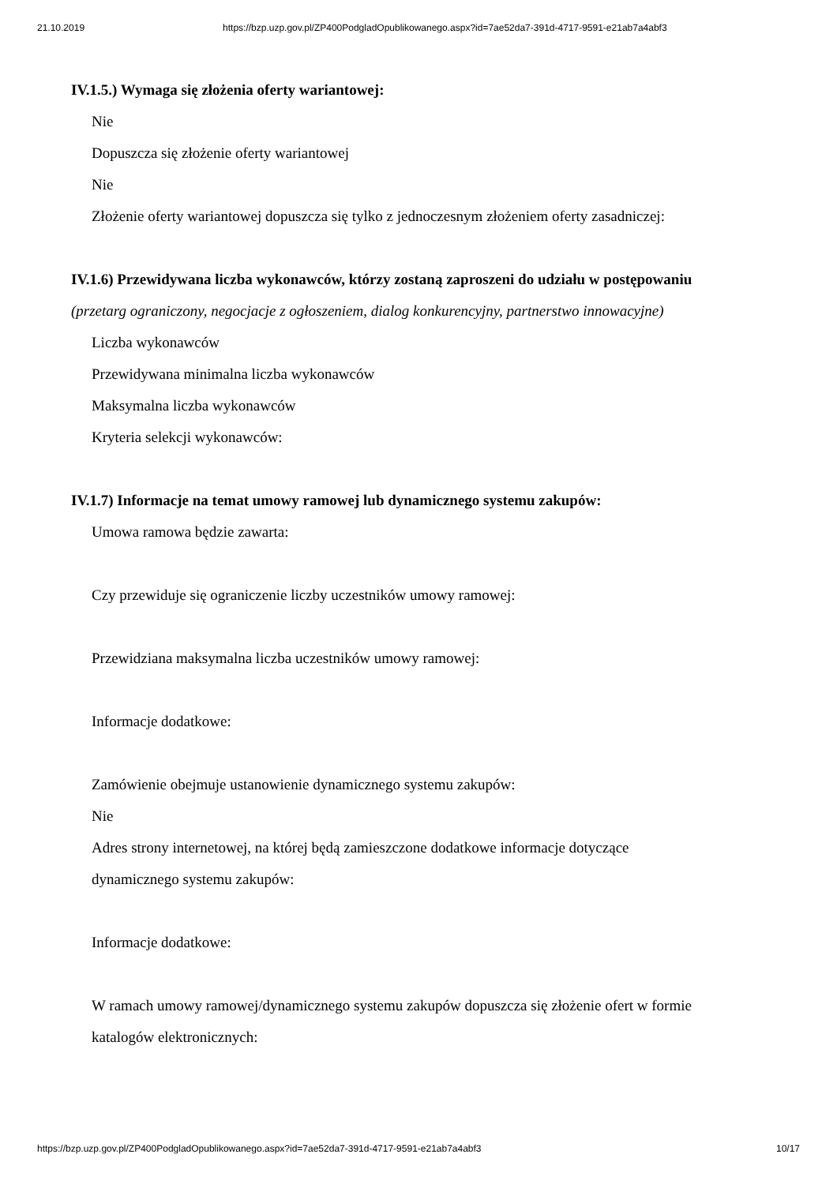21.10.2019 https://bzp.uzp.gov.pl/ZP400PodgladOpublikowanego.aspx?id=7ae52da7-391d-4717-9591-e21ab7a4abf3
IV.1.5.) Wymaga się złożenia oferty wariantowej:
Nie
Dopuszcza się złożenie oferty wariantowej
Nie
Złożenie oferty wariantowej dopuszcza się tylko z jednoczesnym złożeniem oferty zasadniczej:
IV.1.6) Przewidywana liczba wykonawców, którzy zostaną zaproszeni do udziału w postępowaniu
(przetarg ograniczony, negocjacje z ogłoszeniem, dialog konkurencyjny, partnerstwo innowacyjne)
Liczba wykonawców
Przewidywana minimalna liczba wykonawców
Maksymalna liczba wykonawców
Kryteria selekcji wykonawców:
IV.1.7) Informacje na temat umowy ramowej lub dynamicznego systemu zakupów:
Umowa ramowa będzie zawarta:
Czy przewiduje się ograniczenie liczby uczestników umowy ramowej:
Przewidziana maksymalna liczba uczestników umowy ramowej:
Informacje dodatkowe:
Zamówienie obejmuje ustanowienie dynamicznego systemu zakupów:
Nie
Adres strony internetowej, na której będą zamieszczone dodatkowe informacje dotyczące
dynamicznego systemu zakupów:
Informacje dodatkowe:
W ramach umowy ramowej/dynamicznego systemu zakupów dopuszcza się złożenie ofert w formie
katalogów elektronicznych:
https://bzp.uzp.gov.pl/ZP400PodgladOpublikowanego.aspx?id=7ae52da7-391d-4717-9591-e21ab7a4abf3 10/17